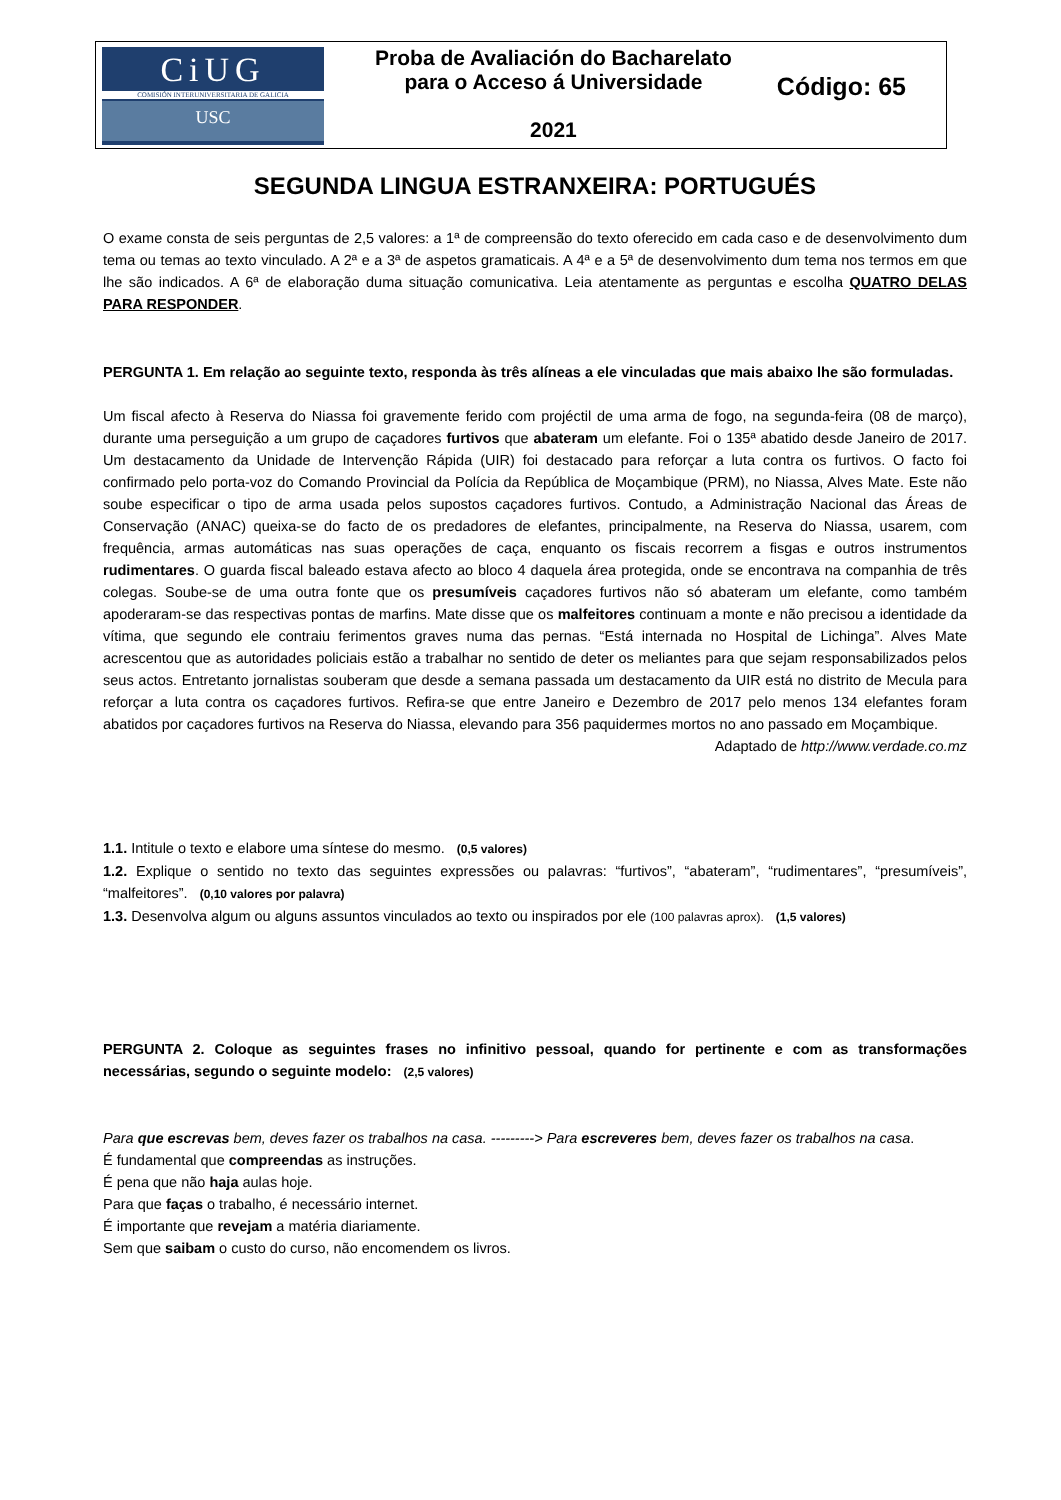CiUG
COMISIÓN INTERUNIVERSITARIA DE GALICIA
USC
Proba de Avaliación do Bacharelato
para o Acceso á Universidade
2021
Código: 65
SEGUNDA LINGUA ESTRANXEIRA: PORTUGUÉS
O exame consta de seis perguntas de 2,5 valores: a 1ª de compreensão do texto oferecido em cada caso e de desenvolvimento dum tema ou temas ao texto vinculado. A 2ª e a 3ª de aspetos gramaticais. A 4ª e a 5ª de desenvolvimento dum tema nos termos em que lhe são indicados. A 6ª de elaboração duma situação comunicativa. Leia atentamente as perguntas e escolha QUATRO DELAS PARA RESPONDER.
PERGUNTA 1. Em relação ao seguinte texto, responda às três alíneas a ele vinculadas que mais abaixo lhe são formuladas.
Um fiscal afecto à Reserva do Niassa foi gravemente ferido com projéctil de uma arma de fogo, na segunda-feira (08 de março), durante uma perseguição a um grupo de caçadores furtivos que abateram um elefante. Foi o 135ª abatido desde Janeiro de 2017. Um destacamento da Unidade de Intervenção Rápida (UIR) foi destacado para reforçar a luta contra os furtivos. O facto foi confirmado pelo porta-voz do Comando Provincial da Polícia da República de Moçambique (PRM), no Niassa, Alves Mate. Este não soube especificar o tipo de arma usada pelos supostos caçadores furtivos. Contudo, a Administração Nacional das Áreas de Conservação (ANAC) queixa-se do facto de os predadores de elefantes, principalmente, na Reserva do Niassa, usarem, com frequência, armas automáticas nas suas operações de caça, enquanto os fiscais recorrem a fisgas e outros instrumentos rudimentares. O guarda fiscal baleado estava afecto ao bloco 4 daquela área protegida, onde se encontrava na companhia de três colegas. Soube-se de uma outra fonte que os presumíveis caçadores furtivos não só abateram um elefante, como também apoderaram-se das respectivas pontas de marfins. Mate disse que os malfeitores continuam a monte e não precisou a identidade da vítima, que segundo ele contraiu ferimentos graves numa das pernas. “Está internada no Hospital de Lichinga”. Alves Mate acrescentou que as autoridades policiais estão a trabalhar no sentido de deter os meliantes para que sejam responsabilizados pelos seus actos. Entretanto jornalistas souberam que desde a semana passada um destacamento da UIR está no distrito de Mecula para reforçar a luta contra os caçadores furtivos. Refira-se que entre Janeiro e Dezembro de 2017 pelo menos 134 elefantes foram abatidos por caçadores furtivos na Reserva do Niassa, elevando para 356 paquidermes mortos no ano passado em Moçambique.
Adaptado de http://www.verdade.co.mz
1.1. Intitule o texto e elabore uma síntese do mesmo. (0,5 valores)
1.2. Explique o sentido no texto das seguintes expressões ou palavras: “furtivos”, “abateram”, “rudimentares”, “presumíveis”, “malfeitores”. (0,10 valores por palavra)
1.3. Desenvolva algum ou alguns assuntos vinculados ao texto ou inspirados por ele (100 palavras aprox). (1,5 valores)
PERGUNTA 2. Coloque as seguintes frases no infinitivo pessoal, quando for pertinente e com as transformações necessárias, segundo o seguinte modelo: (2,5 valores)
Para que escrevas bem, deves fazer os trabalhos na casa. ---------> Para escreveres bem, deves fazer os trabalhos na casa.
É fundamental que compreendas as instruções.
É pena que não haja aulas hoje.
Para que faças o trabalho, é necessário internet.
É importante que revejam a matéria diariamente.
Sem que saibam o custo do curso, não encomendem os livros.